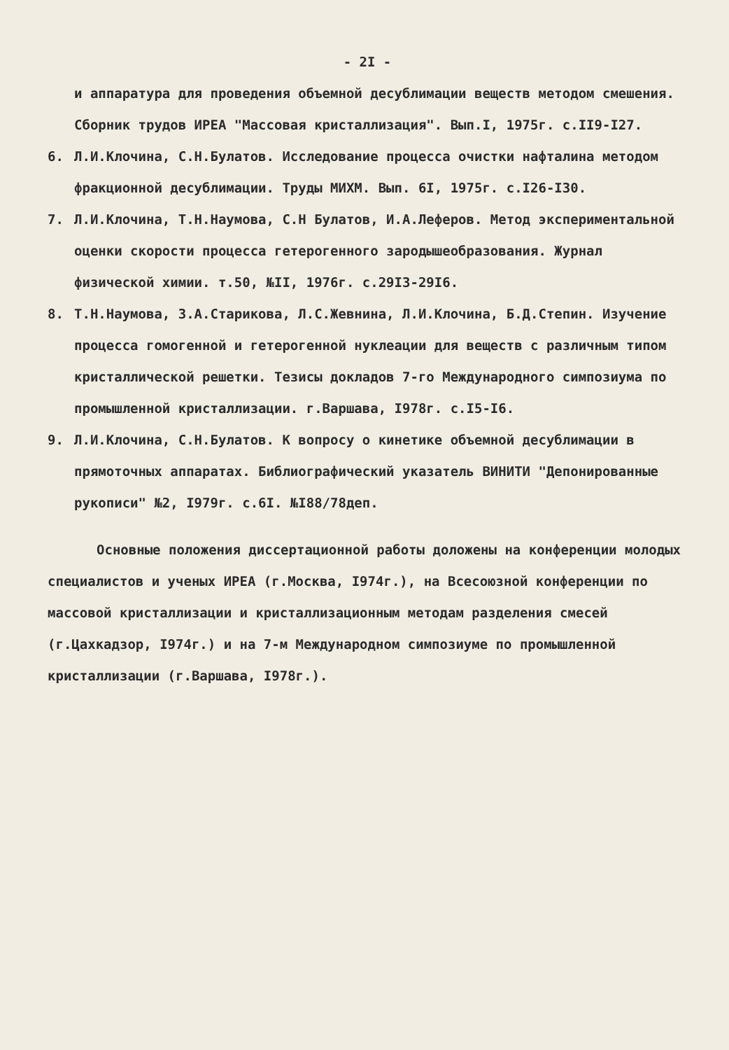- 2I -
и аппаратура для проведения объемной десублимации веществ методом смешения. Сборник трудов ИРЕА "Массовая кристаллизация". Вып.I, 1975г. с.II9-I27.
6. Л.И.Клочина, С.Н.Булатов. Исследование процесса очистки нафталина методом фракционной десублимации. Труды МИХМ. Вып. 6I, 1975г. с.I26-I30.
7. Л.И.Клочина, Т.Н.Наумова, С.Н Булатов, И.А.Леферов. Метод экспериментальной оценки скорости процесса гетерогенного зародышеобразования. Журнал физической химии. т.50, №II, 1976г. с.29I3-29I6.
8. Т.Н.Наумова, З.А.Старикова, Л.С.Жевнина, Л.И.Клочина, Б.Д.Степин. Изучение процесса гомогенной и гетерогенной нуклеации для веществ с различным типом кристаллической решетки. Тезисы докладов 7-го Международного симпозиума по промышленной кристаллизации. г.Варшава, I978г. с.I5-I6.
9. Л.И.Клочина, С.Н.Булатов. К вопросу о кинетике объемной десублимации в прямоточных аппаратах. Библиографический указатель ВИНИТИ "Депонированные рукописи" №2, I979г. с.6I. №I88/78деп.
Основные положения диссертационной работы доложены на конференции молодых специалистов и ученых ИРЕА (г.Москва, I974г.), на Всесоюзной конференции по массовой кристаллизации и кристаллизационным методам разделения смесей (г.Цахкадзор, I974г.) и на 7-м Международном симпозиуме по промышленной кристаллизации (г.Варшава, I978г.).